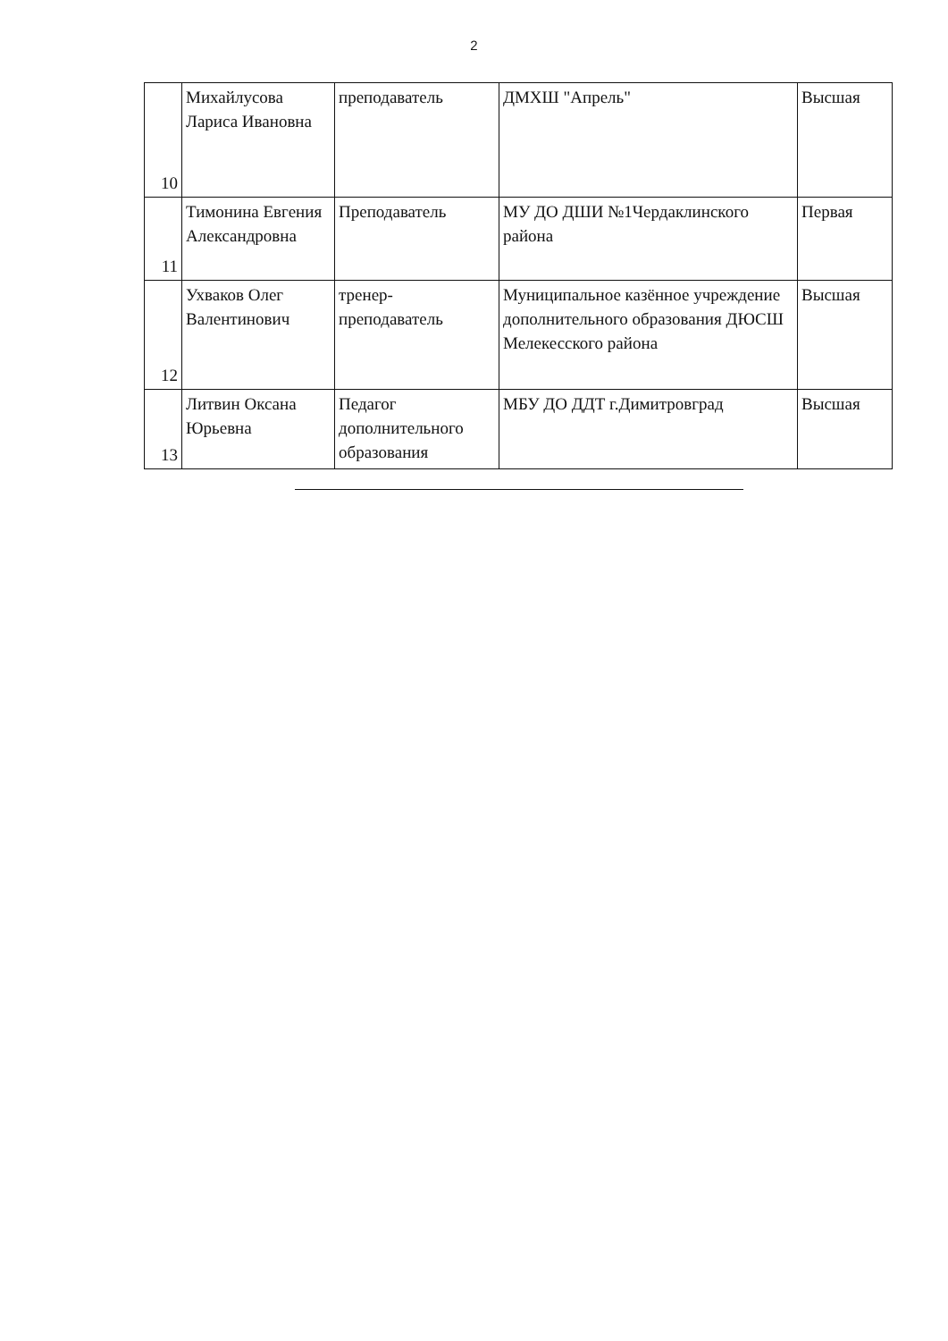2
| 10 | Михайлусова Лариса Ивановна | преподаватель | ДМХШ "Апрель" | Высшая |
| 11 | Тимонина Евгения Александровна | Преподаватель | МУ ДО ДШИ №1Чердаклинского района | Первая |
| 12 | Ухваков Олег Валентинович | тренер-преподаватель | Муниципальное казённое учреждение дополнительного образования ДЮСШ Мелекесского района | Высшая |
| 13 | Литвин Оксана Юрьевна | Педагог дополнительного образования | МБУ ДО ДДТ г.Димитровград | Высшая |